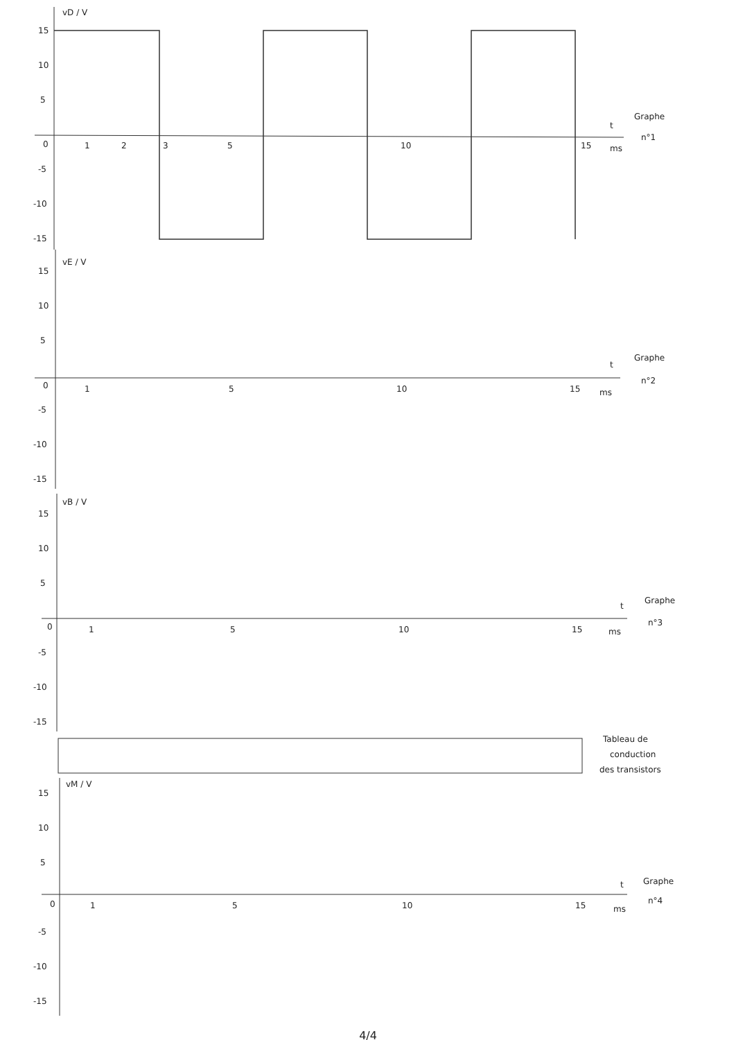vD / V
15
10
5
0
-5
-10
-15
1
2
3
5
10
15
ms
t
Graphe
n°1
vE / V
15
10
5
0
-5
-10
-15
1
5
10
15
ms
t
Graphe
n°2
vB / V
15
10
5
0
-5
-10
-15
1
5
10
15
ms
t
Graphe
n°3
Tableau de
conduction
des transistors
vM / V
15
10
5
0
-5
-10
-15
1
5
10
15
ms
t
Graphe
n°4
4/4